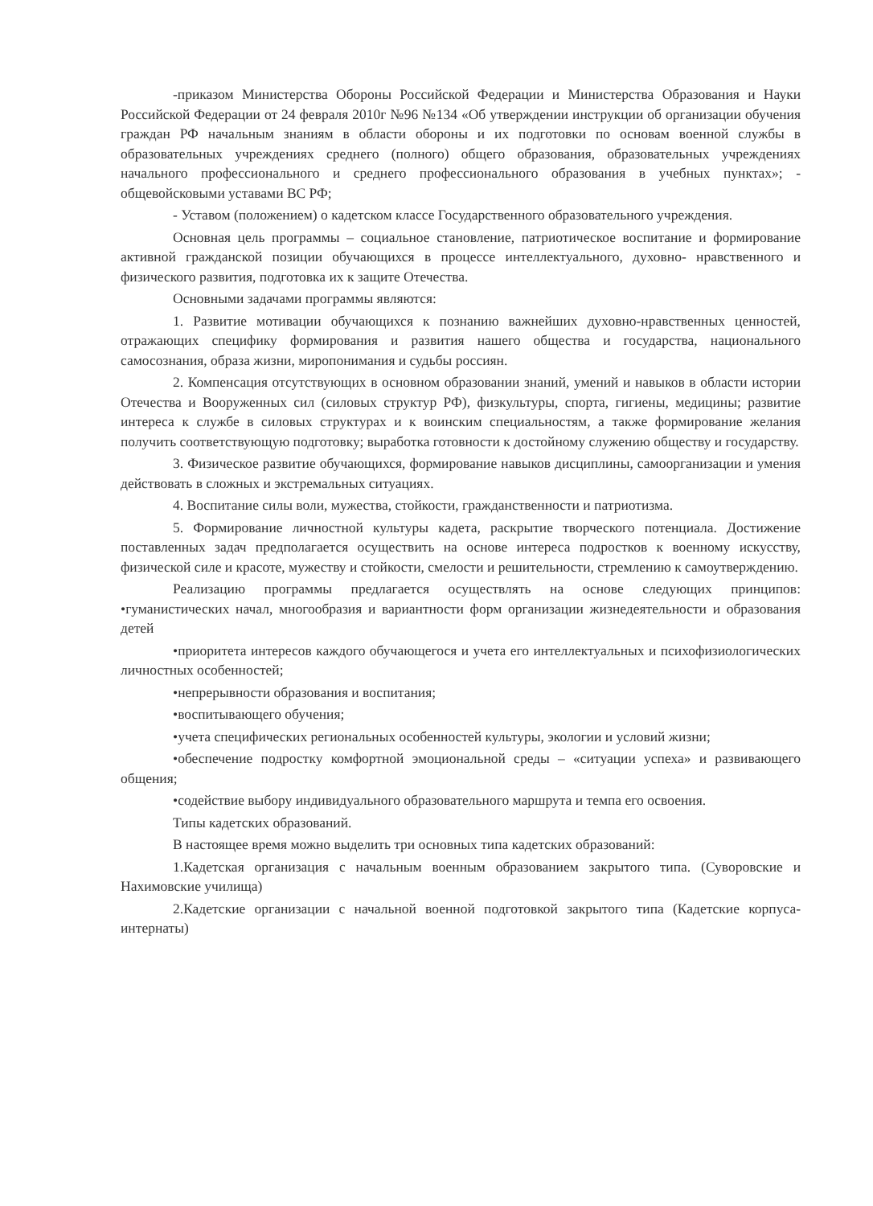-приказом Министерства Обороны Российской Федерации и Министерства Образования и Науки Российской Федерации от 24 февраля 2010г №96 №134 «Об утверждении инструкции об организации обучения граждан РФ начальным знаниям в области обороны и их подготовки по основам военной службы в образовательных учреждениях среднего (полного) общего образования, образовательных учреждениях начального профессионального и среднего профессионального образования в учебных пунктах»; - общевойсковыми уставами ВС РФ;
- Уставом (положением) о кадетском классе Государственного образовательного учреждения.
Основная цель программы – социальное становление, патриотическое воспитание и формирование активной гражданской позиции обучающихся в процессе интеллектуального, духовно- нравственного и физического развития, подготовка их к защите Отечества.
Основными задачами программы являются:
1. Развитие мотивации обучающихся к познанию важнейших духовно-нравственных ценностей, отражающих специфику формирования и развития нашего общества и государства, национального самосознания, образа жизни, миропонимания и судьбы россиян.
2. Компенсация отсутствующих в основном образовании знаний, умений и навыков в области истории Отечества и Вооруженных сил (силовых структур РФ), физкультуры, спорта, гигиены, медицины; развитие интереса к службе в силовых структурах и к воинским специальностям, а также формирование желания получить соответствующую подготовку; выработка готовности к достойному служению обществу и государству.
3. Физическое развитие обучающихся, формирование навыков дисциплины, самоорганизации и умения действовать в сложных и экстремальных ситуациях.
4. Воспитание силы воли, мужества, стойкости, гражданственности и патриотизма.
5. Формирование личностной культуры кадета, раскрытие творческого потенциала. Достижение поставленных задач предполагается осуществить на основе интереса подростков к военному искусству, физической силе и красоте, мужеству и стойкости, смелости и решительности, стремлению к самоутверждению.
Реализацию программы предлагается осуществлять на основе следующих принципов: •гуманистических начал, многообразия и вариантности форм организации жизнедеятельности и образования детей
•приоритета интересов каждого обучающегося и учета его интеллектуальных и психофизиологических личностных особенностей;
•непрерывности образования и воспитания;
•воспитывающего обучения;
•учета специфических региональных особенностей культуры, экологии и условий жизни;
•обеспечение подростку комфортной эмоциональной среды – «ситуации успеха» и развивающего общения;
•содействие выбору индивидуального образовательного маршрута и темпа его освоения.
Типы кадетских образований.
В настоящее время можно выделить три основных типа кадетских образований:
1.Кадетская организация с начальным военным образованием закрытого типа. (Суворовские и Нахимовские училища)
2.Кадетские организации с начальной военной подготовкой закрытого типа (Кадетские корпуса-интернаты)